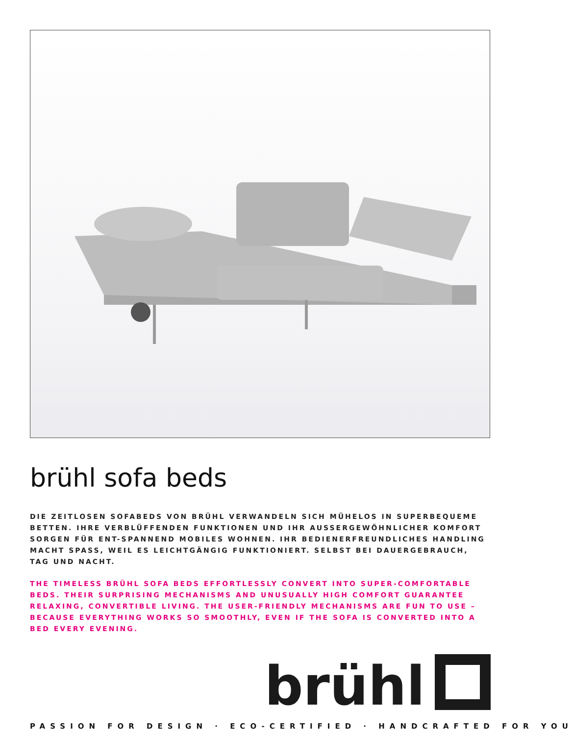brühl sofa beds
DIE ZEITLOSEN SOFABEDS VON BRÜHL VERWANDELN SICH MÜHELOS IN SUPERBEQUEME BETTEN. IHRE VERBLÜFFENDEN FUNKTIONEN UND IHR AUSSERGEWÖHNLICHER KOMFORT SORGEN FÜR ENT-SPANNEND MOBILES WOHNEN. IHR BEDIENERFREUNDLICHES HANDLING MACHT SPASS, WEIL ES LEICHTGÄNGIG FUNKTIONIERT. SELBST BEI DAUERGEBRAUCH, TAG UND NACHT.
THE TIMELESS BRÜHL SOFA BEDS EFFORTLESSLY CONVERT INTO SUPER-COMFORTABLE BEDS. THEIR SURPRISING MECHANISMS AND UNUSUALLY HIGH COMFORT GUARANTEE RELAXING, CONVERTIBLE LIVING. THE USER-FRIENDLY MECHANISMS ARE FUN TO USE – BECAUSE EVERYTHING WORKS SO SMOOTHLY, EVEN IF THE SOFA IS CONVERTED INTO A BED EVERY EVENING.
brühl
PASSION FOR DESIGN · ECO-CERTIFIED · HANDCRAFTED FOR YOU